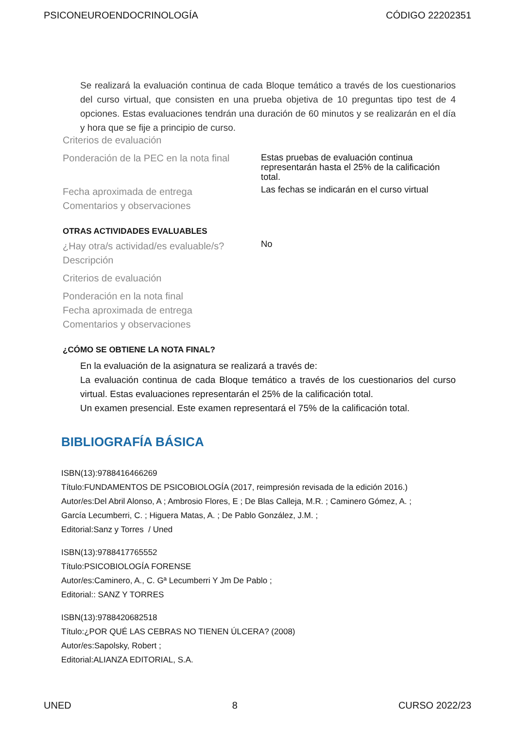PSICONEUROENDOCRINOLOGÍA CÓDIGO 22202351
Se realizará la evaluación continua de cada Bloque temático a través de los cuestionarios del curso virtual, que consisten en una prueba objetiva de 10 preguntas tipo test de 4 opciones. Estas evaluaciones tendrán una duración de 60 minutos y se realizarán en el día y hora que se fije a principio de curso.
Criterios de evaluación
Ponderación de la PEC en la nota final
Estas pruebas de evaluación continua representarán hasta el 25% de la calificación total.
Fecha aproximada de entrega
Las fechas se indicarán en el curso virtual
Comentarios y observaciones
OTRAS ACTIVIDADES EVALUABLES
¿Hay otra/s actividad/es evaluable/s?
No
Descripción
Criterios de evaluación
Ponderación en la nota final
Fecha aproximada de entrega
Comentarios y observaciones
¿CÓMO SE OBTIENE LA NOTA FINAL?
En la evaluación de la asignatura se realizará a través de:
La evaluación continua de cada Bloque temático a través de los cuestionarios del curso virtual. Estas evaluaciones representarán el 25% de la calificación total.
Un examen presencial. Este examen representará el 75% de la calificación total.
BIBLIOGRAFÍA BÁSICA
ISBN(13):9788416466269
Título:FUNDAMENTOS DE PSICOBIOLOGÍA (2017, reimpresión revisada de la edición 2016.)
Autor/es:Del Abril Alonso, A ; Ambrosio Flores, E ; De Blas Calleja, M.R. ; Caminero Gómez, A. ;
García Lecumberri, C. ; Higuera Matas, A. ; De Pablo González, J.M. ;
Editorial:Sanz y Torres / Uned
ISBN(13):9788417765552
Título:PSICOBIOLOGÍA FORENSE
Autor/es:Caminero, A., C. Gª Lecumberri Y Jm De Pablo ;
Editorial:: SANZ Y TORRES
ISBN(13):9788420682518
Título:¿POR QUÉ LAS CEBRAS NO TIENEN ÚLCERA? (2008)
Autor/es:Sapolsky, Robert ;
Editorial:ALIANZA EDITORIAL, S.A.
UNED 8 CURSO 2022/23